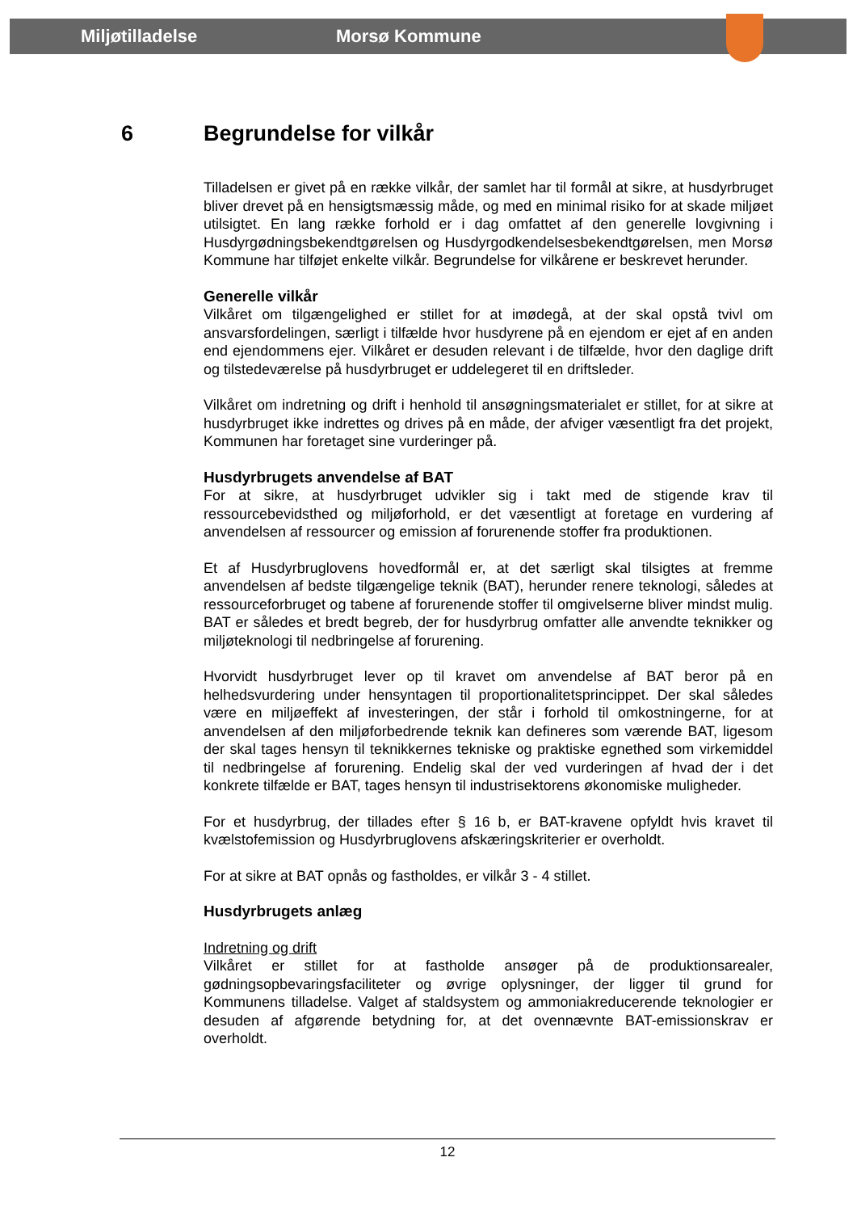Miljøtilladelse Morsø Kommune
6 Begrundelse for vilkår
Tilladelsen er givet på en række vilkår, der samlet har til formål at sikre, at husdyrbruget bliver drevet på en hensigtsmæssig måde, og med en minimal risiko for at skade miljøet utilsigtet. En lang række forhold er i dag omfattet af den generelle lovgivning i Husdyrgødningsbekendtgørelsen og Husdyrgodkendelsesbekendtgørelsen, men Morsø Kommune har tilføjet enkelte vilkår. Begrundelse for vilkårene er beskrevet herunder.
Generelle vilkår
Vilkåret om tilgængelighed er stillet for at imødegå, at der skal opstå tvivl om ansvarsfordelingen, særligt i tilfælde hvor husdyrene på en ejendom er ejet af en anden end ejendommens ejer. Vilkåret er desuden relevant i de tilfælde, hvor den daglige drift og tilstedeværelse på husdyrbruget er uddelegeret til en driftsleder.
Vilkåret om indretning og drift i henhold til ansøgningsmaterialet er stillet, for at sikre at husdyrbruget ikke indrettes og drives på en måde, der afviger væsentligt fra det projekt, Kommunen har foretaget sine vurderinger på.
Husdyrbrugets anvendelse af BAT
For at sikre, at husdyrbruget udvikler sig i takt med de stigende krav til ressourcebevidsthed og miljøforhold, er det væsentligt at foretage en vurdering af anvendelsen af ressourcer og emission af forurenende stoffer fra produktionen.
Et af Husdyrbruglovens hovedformål er, at det særligt skal tilsigtes at fremme anvendelsen af bedste tilgængelige teknik (BAT), herunder renere teknologi, således at ressourceforbruget og tabene af forurenende stoffer til omgivelserne bliver mindst mulig. BAT er således et bredt begreb, der for husdyrbrug omfatter alle anvendte teknikker og miljøteknologi til nedbringelse af forurening.
Hvorvidt husdyrbruget lever op til kravet om anvendelse af BAT beror på en helhedsvurdering under hensyntagen til proportionalitetsprincippet. Der skal således være en miljøeffekt af investeringen, der står i forhold til omkostningerne, for at anvendelsen af den miljøforbedrende teknik kan defineres som værende BAT, ligesom der skal tages hensyn til teknikkernes tekniske og praktiske egnethed som virkemiddel til nedbringelse af forurening. Endelig skal der ved vurderingen af hvad der i det konkrete tilfælde er BAT, tages hensyn til industrisektorens økonomiske muligheder.
For et husdyrbrug, der tillades efter § 16 b, er BAT-kravene opfyldt hvis kravet til kvælstofemission og Husdyrbruglovens afskæringskriterier er overholdt.
For at sikre at BAT opnås og fastholdes, er vilkår 3 - 4 stillet.
Husdyrbrugets anlæg
Indretning og drift
Vilkåret er stillet for at fastholde ansøger på de produktionsarealer, gødningsopbevaringsfaciliteter og øvrige oplysninger, der ligger til grund for Kommunens tilladelse. Valget af staldsystem og ammoniakreducerende teknologier er desuden af afgørende betydning for, at det ovennævnte BAT-emissionskrav er overholdt.
12